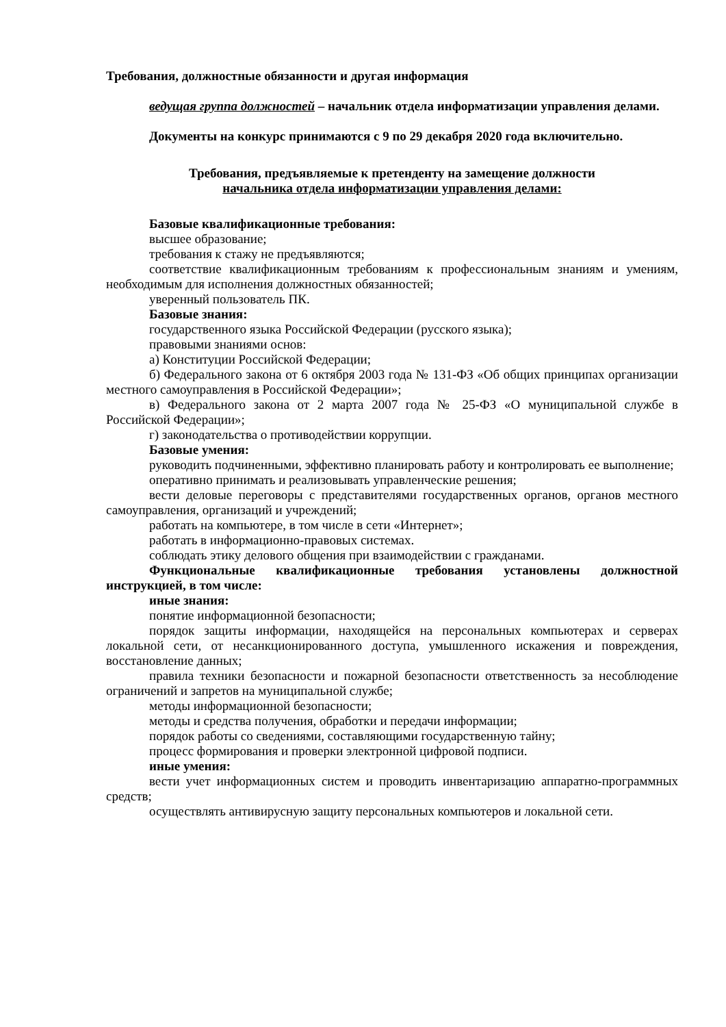Требования, должностные обязанности и другая информация
ведущая группа должностей – начальник отдела информатизации управления делами.
Документы на конкурс принимаются с 9 по 29 декабря 2020 года включительно.
Требования, предъявляемые к претенденту на замещение должности
начальника отдела информатизации управления делами:
Базовые квалификационные требования:
высшее образование;
требования к стажу не предъявляются;
соответствие квалификационным требованиям к профессиональным знаниям и умениям, необходимым для исполнения должностных обязанностей;
уверенный пользователь ПК.
Базовые знания:
государственного языка Российской Федерации (русского языка);
правовыми знаниями основ:
а) Конституции Российской Федерации;
б) Федерального закона от 6 октября 2003 года № 131-ФЗ «Об общих принципах организации местного самоуправления в Российской Федерации»;
в) Федерального закона от 2 марта 2007 года № 25-ФЗ «О муниципальной службе в Российской Федерации»;
г) законодательства о противодействии коррупции.
Базовые умения:
руководить подчиненными, эффективно планировать работу и контролировать ее выполнение;
оперативно принимать и реализовывать управленческие решения;
вести деловые переговоры с представителями государственных органов, органов местного самоуправления, организаций и учреждений;
работать на компьютере, в том числе в сети «Интернет»;
работать в информационно-правовых системах.
соблюдать этику делового общения при взаимодействии с гражданами.
Функциональные квалификационные требования установлены должностной инструкцией, в том числе:
иные знания:
понятие информационной безопасности;
порядок защиты информации, находящейся на персональных компьютерах и серверах локальной сети, от несанкционированного доступа, умышленного искажения и повреждения, восстановление данных;
правила техники безопасности и пожарной безопасности ответственность за несоблюдение ограничений и запретов на муниципальной службе;
методы информационной безопасности;
методы и средства получения, обработки и передачи информации;
порядок работы со сведениями, составляющими государственную тайну;
процесс формирования и проверки электронной цифровой подписи.
иные умения:
вести учет информационных систем и проводить инвентаризацию аппаратно-программных средств;
осуществлять антивирусную защиту персональных компьютеров и локальной сети.